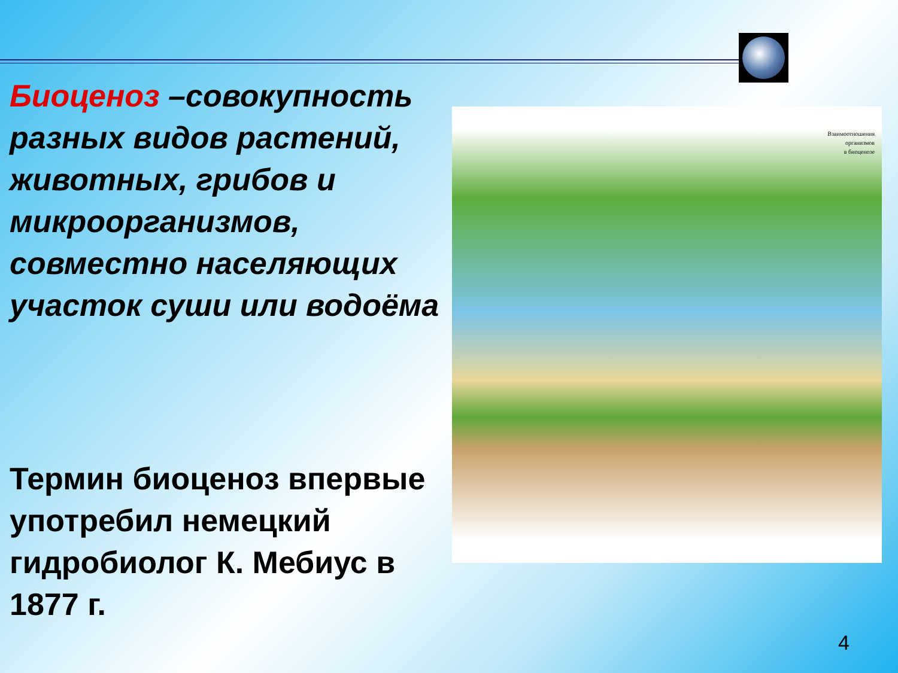Биоценоз –совокупность разных видов растений, животных, грибов и микроорганизмов, совместно населяющих участок суши или водоёма
Термин биоценоз впервые употребил немецкий гидробиолог К. Мебиус в 1877 г.
Взаимоотношения
организмов
в биоценозе
4